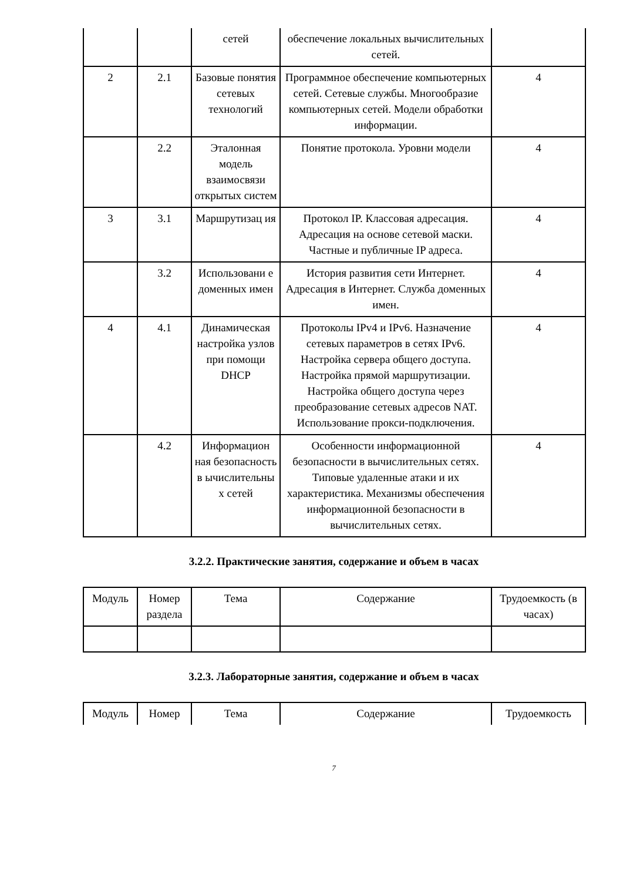| | | сетей | обеспечение локальных вычислительных сетей. | |
| 2 | 2.1 | Базовые понятия сетевых технологий | Программное обеспечение компьютерных сетей. Сетевые службы. Многообразие компьютерных сетей. Модели обработки информации. | 4 |
| | 2.2 | Эталонная модель взаимосвязи открытых систем | Понятие протокола. Уровни модели | 4 |
| 3 | 3.1 | Маршрутизац ия | Протокол IP. Классовая адресация. Адресация на основе сетевой маски. Частные и публичные IP адреса. | 4 |
| | 3.2 | Использовани е доменных имен | История развития сети Интернет. Адресация в Интернет. Служба доменных имен. | 4 |
| 4 | 4.1 | Динамическая настройка узлов при помощи DHCP | Протоколы IPv4 и IPv6. Назначение сетевых параметров в сетях IPv6. Настройка сервера общего доступа. Настройка прямой маршрутизации. Настройка общего доступа через преобразование сетевых адресов NAT. Использование прокси-подключения. | 4 |
| | 4.2 | Информацион ная безопасность в ычислительны х сетей | Особенности информационной безопасности в вычислительных сетях. Типовые удаленные атаки и их характеристика. Механизмы обеспечения информационной безопасности в вычислительных сетях. | 4 |
3.2.2. Практические занятия, содержание и объем в часах
| Модуль | Номер раздела | Тема | Содержание | Трудоемкость (в часах) |
| --- | --- | --- | --- | --- |
3.2.3. Лабораторные занятия, содержание и объем в часах
| Модуль | Номер | Тема | Содержание | Трудоемкость |
| --- | --- | --- | --- | --- |
7